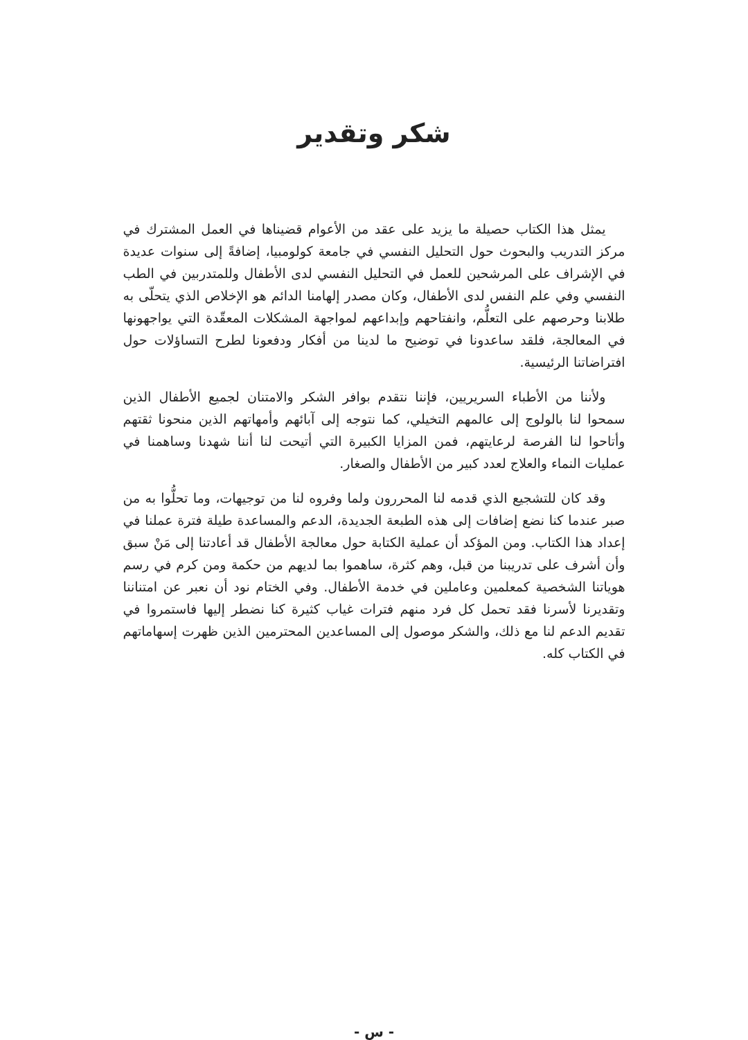شكر وتقدير
يمثل هذا الكتاب حصيلة ما يزيد على عقد من الأعوام قضيناها في العمل المشترك في مركز التدريب والبحوث حول التحليل النفسي في جامعة كولومبيا، إضافةً إلى سنوات عديدة في الإشراف على المرشحين للعمل في التحليل النفسي لدى الأطفال وللمتدربين في الطب النفسي وفي علم النفس لدى الأطفال، وكان مصدر إلهامنا الدائم هو الإخلاص الذي يتحلّى به طلابنا وحرصهم على التعلُّم، وانفتاحهم وإبداعهم لمواجهة المشكلات المعقّدة التي يواجهونها في المعالجة، فلقد ساعدونا في توضيح ما لدينا من أفكار ودفعونا لطرح التساؤلات حول افتراضاتنا الرئيسية.
ولأننا من الأطباء السريريين، فإننا نتقدم بوافر الشكر والامتنان لجميع الأطفال الذين سمحوا لنا بالولوج إلى عالمهم التخيلي، كما نتوجه إلى آبائهم وأمهاتهم الذين منحونا ثقتهم وأتاحوا لنا الفرصة لرعايتهم، فمن المزايا الكبيرة التي أتيحت لنا أننا شهدنا وساهمنا في عمليات النماء والعلاج لعدد كبير من الأطفال والصغار.
وقد كان للتشجيع الذي قدمه لنا المحررون ولما وفروه لنا من توجيهات، وما تحلُّوا به من صبر عندما كنا نضع إضافات إلى هذه الطبعة الجديدة، الدعم والمساعدة طيلة فترة عملنا في إعداد هذا الكتاب. ومن المؤكد أن عملية الكتابة حول معالجة الأطفال قد أعادتنا إلى مَنْ سبق وأن أشرف على تدريبنا من قبل، وهم كثرة، ساهموا بما لديهم من حكمة ومن كرم في رسم هوياتنا الشخصية كمعلمين وعاملين في خدمة الأطفال. وفي الختام نود أن نعبر عن امتناننا وتقديرنا لأسرنا فقد تحمل كل فرد منهم فترات غياب كثيرة كنا نضطر إليها فاستمروا في تقديم الدعم لنا مع ذلك، والشكر موصول إلى المساعدين المحترمين الذين ظهرت إسهاماتهم في الكتاب كله.
- س -